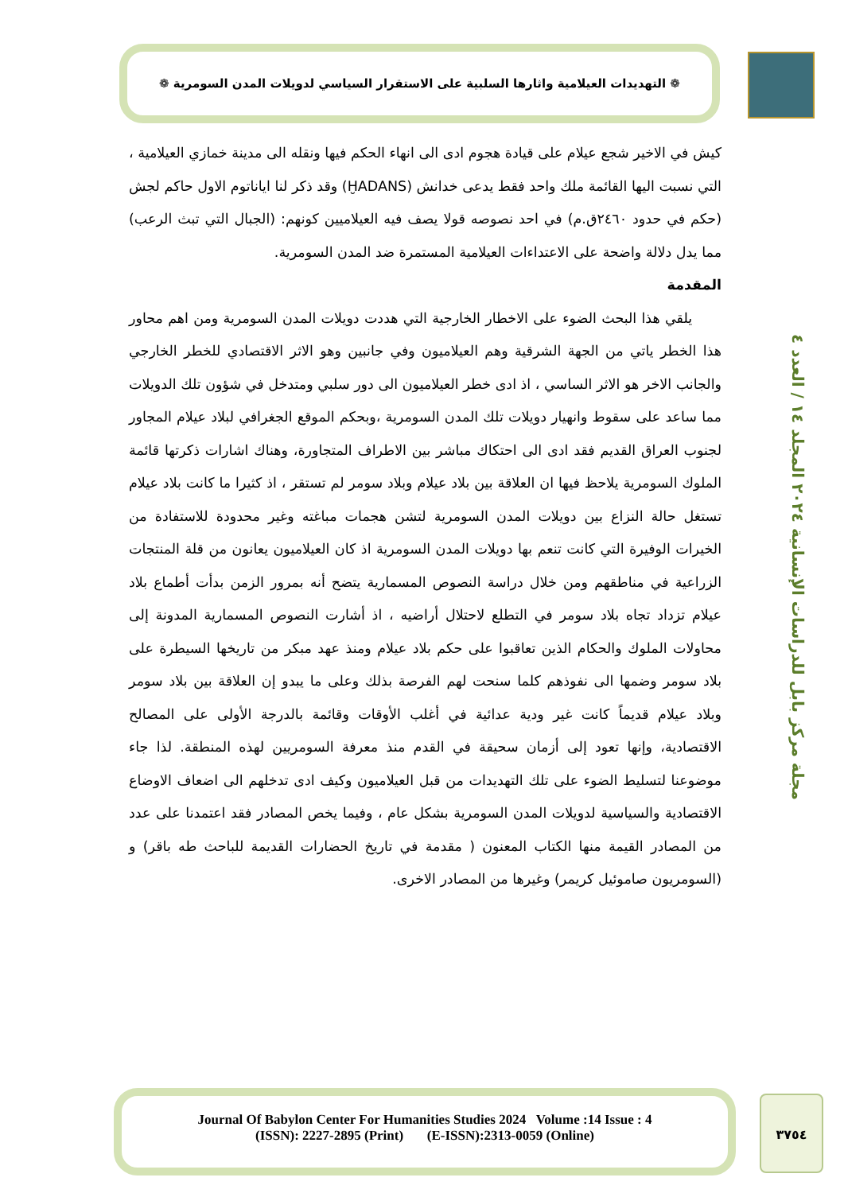❁ التهديدات العيلامية واثارها السلبية على الاستقرار السياسي لدويلات المدن السومرية ❁
مجلة مركز بابل للدراسات الإنسانية ٢٠٢٤ المجلد ١٤ / العدد ٤
كيش في الاخير شجع عيلام على قيادة هجوم ادى الى انهاء الحكم فيها ونقله الى مدينة خمازي العيلامية ، التي نسبت اليها القائمة ملك واحد فقط يدعى خدانش (ḪADANS) وقد ذكر لنا اياناتوم الاول حاكم لجش (حكم في حدود ٢٤٦٠ق.م) في احد نصوصه قولا يصف فيه العيلاميين كونهم: (الجبال التي تبث الرعب) مما يدل دلالة واضحة على الاعتداءات العيلامية المستمرة ضد المدن السومرية.
المقدمة
يلقي هذا البحث الضوء على الاخطار الخارجية التي هددت دويلات المدن السومرية ومن اهم محاور هذا الخطر ياتي من الجهة الشرقية وهم العيلاميون وفي جانبين وهو الاثر الاقتصادي للخطر الخارجي والجانب الاخر هو الاثر الساسي ، اذ ادى خطر العيلاميون الى دور سلبي ومتدخل في شؤون تلك الدويلات مما ساعد على سقوط وانهيار دويلات تلك المدن السومرية ،وبحكم الموقع الجغرافي لبلاد عيلام المجاور لجنوب العراق القديم فقد ادى الى احتكاك مباشر بين الاطراف المتجاورة، وهناك اشارات ذكرتها قائمة الملوك السومرية يلاحظ فيها ان العلاقة بين بلاد عيلام وبلاد سومر لم تستقر ، اذ كثيرا ما كانت بلاد عيلام تستغل حالة النزاع بين دويلات المدن السومرية لتشن هجمات مباغته وغير محدودة للاستفادة من الخيرات الوفيرة التي كانت تنعم بها دويلات المدن السومرية اذ كان العيلاميون يعانون من قلة المنتجات الزراعية في مناطقهم ومن خلال دراسة النصوص المسمارية يتضح أنه بمرور الزمن بدأت أطماع بلاد عيلام تزداد تجاه بلاد سومر في التطلع لاحتلال أراضيه ، اذ أشارت النصوص المسمارية المدونة إلى محاولات الملوك والحكام الذين تعاقبوا على حكم بلاد عيلام ومنذ عهد مبكر من تاريخها السيطرة على بلاد سومر وضمها الى نفوذهم كلما سنحت لهم الفرصة بذلك وعلى ما يبدو إن العلاقة بين بلاد سومر وبلاد عيلام قديماً كانت غير ودية عدائية في أغلب الأوقات وقائمة بالدرجة الأولى على المصالح الاقتصادية، وإنها تعود إلى أزمان سحيقة في القدم منذ معرفة السومريين لهذه المنطقة. لذا جاء موضوعنا لتسليط الضوء على تلك التهديدات من قبل العيلاميون وكيف ادى تدخلهم الى اضعاف الاوضاع الاقتصادية والسياسية لدويلات المدن السومرية بشكل عام ، وفيما يخص المصادر فقد اعتمدنا على عدد من المصادر القيمة منها الكتاب المعنون ( مقدمة في تاريخ الحضارات القديمة للباحث طه باقر) و (السومريون صاموئيل كريمر) وغيرها من المصادر الاخرى.
Journal Of Babylon Center For Humanities Studies 2024 Volume :14 Issue : 4
(ISSN): 2227-2895 (Print) (E-ISSN):2313-0059 (Online)
٣٧٥٤